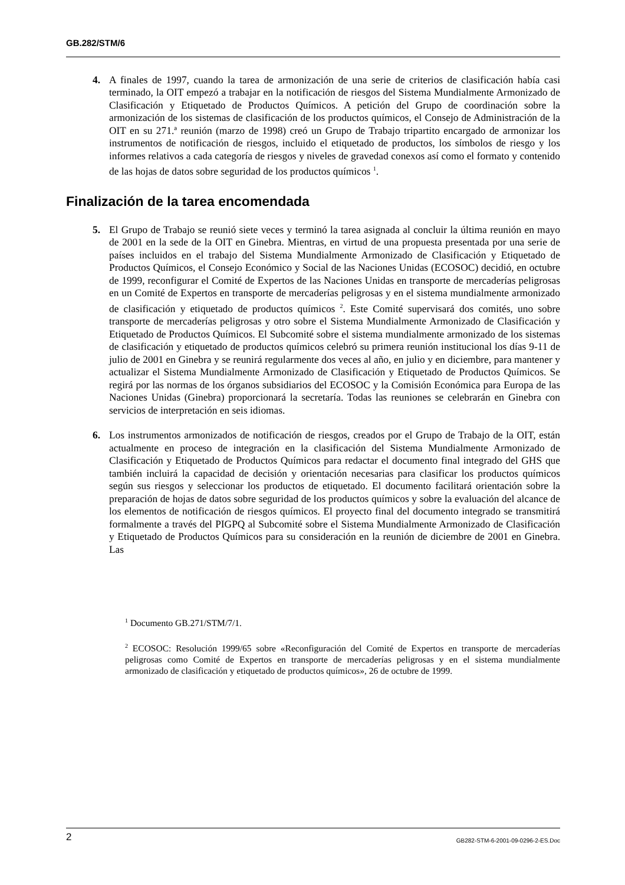GB.282/STM/6
4. A finales de 1997, cuando la tarea de armonización de una serie de criterios de clasificación había casi terminado, la OIT empezó a trabajar en la notificación de riesgos del Sistema Mundialmente Armonizado de Clasificación y Etiquetado de Productos Químicos. A petición del Grupo de coordinación sobre la armonización de los sistemas de clasificación de los productos químicos, el Consejo de Administración de la OIT en su 271.ª reunión (marzo de 1998) creó un Grupo de Trabajo tripartito encargado de armonizar los instrumentos de notificación de riesgos, incluido el etiquetado de productos, los símbolos de riesgo y los informes relativos a cada categoría de riesgos y niveles de gravedad conexos así como el formato y contenido de las hojas de datos sobre seguridad de los productos químicos <sup>1</sup>.
Finalización de la tarea encomendada
5. El Grupo de Trabajo se reunió siete veces y terminó la tarea asignada al concluir la última reunión en mayo de 2001 en la sede de la OIT en Ginebra. Mientras, en virtud de una propuesta presentada por una serie de países incluidos en el trabajo del Sistema Mundialmente Armonizado de Clasificación y Etiquetado de Productos Químicos, el Consejo Económico y Social de las Naciones Unidas (ECOSOC) decidió, en octubre de 1999, reconfigurar el Comité de Expertos de las Naciones Unidas en transporte de mercaderías peligrosas en un Comité de Expertos en transporte de mercaderías peligrosas y en el sistema mundialmente armonizado de clasificación y etiquetado de productos químicos <sup>2</sup>. Este Comité supervisará dos comités, uno sobre transporte de mercaderías peligrosas y otro sobre el Sistema Mundialmente Armonizado de Clasificación y Etiquetado de Productos Químicos. El Subcomité sobre el sistema mundialmente armonizado de los sistemas de clasificación y etiquetado de productos químicos celebró su primera reunión institucional los días 9-11 de julio de 2001 en Ginebra y se reunirá regularmente dos veces al año, en julio y en diciembre, para mantener y actualizar el Sistema Mundialmente Armonizado de Clasificación y Etiquetado de Productos Químicos. Se regirá por las normas de los órganos subsidiarios del ECOSOC y la Comisión Económica para Europa de las Naciones Unidas (Ginebra) proporcionará la secretaría. Todas las reuniones se celebrarán en Ginebra con servicios de interpretación en seis idiomas.
6. Los instrumentos armonizados de notificación de riesgos, creados por el Grupo de Trabajo de la OIT, están actualmente en proceso de integración en la clasificación del Sistema Mundialmente Armonizado de Clasificación y Etiquetado de Productos Químicos para redactar el documento final integrado del GHS que también incluirá la capacidad de decisión y orientación necesarias para clasificar los productos químicos según sus riesgos y seleccionar los productos de etiquetado. El documento facilitará orientación sobre la preparación de hojas de datos sobre seguridad de los productos químicos y sobre la evaluación del alcance de los elementos de notificación de riesgos químicos. El proyecto final del documento integrado se transmitirá formalmente a través del PIGPQ al Subcomité sobre el Sistema Mundialmente Armonizado de Clasificación y Etiquetado de Productos Químicos para su consideración en la reunión de diciembre de 2001 en Ginebra. Las
<sup>1</sup> Documento GB.271/STM/7/1.
<sup>2</sup> ECOSOC: Resolución 1999/65 sobre «Reconfiguración del Comité de Expertos en transporte de mercaderías peligrosas como Comité de Expertos en transporte de mercaderías peligrosas y en el sistema mundialmente armonizado de clasificación y etiquetado de productos químicos», 26 de octubre de 1999.
2 GB282-STM-6-2001-09-0296-2-ES.Doc